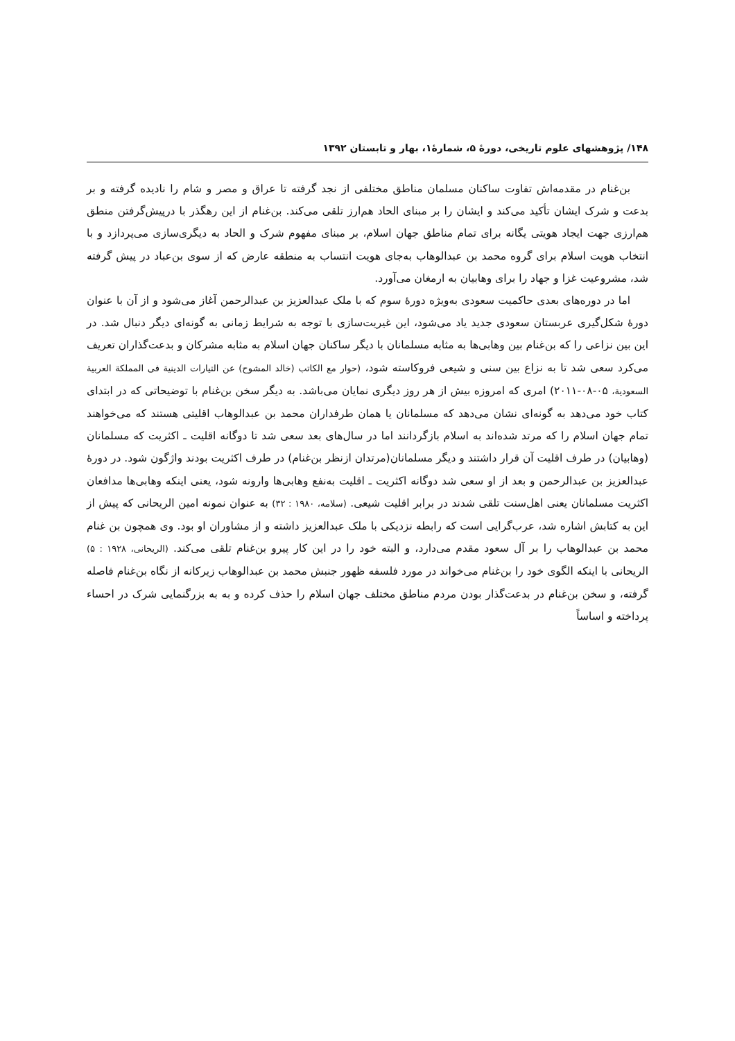۱۴۸/ پژوهشهای علوم تاریخی، دورۀ ۵، شمارۀ۱، بهار و تابستان ۱۳۹۲
بن‌غنام در مقدمه‌اش تفاوت ساکنان مسلمان مناطق مختلفی از نجد گرفته تا عراق و مصر و شام را نادیده گرفته و بر بدعت و شرک ایشان تأکید می‌کند و ایشان را بر مبنای الحاد هم‌ارز تلقی می‌کند. بن‌غنام از این رهگذر با درپیش‌گرفتن منطق هم‌ارزی جهت ایجاد هویتی یگانه برای تمام مناطق جهان اسلام، بر مبنای مفهوم شرک و الحاد به دیگری‌سازی می‌پردازد و با انتخاب هویت اسلام برای گروه محمد بن عبدالوهاب به‌جای هویت انتساب به منطقه عارض که از سوی بن‌عباد در پیش گرفته شد، مشروعیت غزا و جهاد را برای وهابیان به ارمغان می‌آورد.
اما در دوره‌های بعدی حاکمیت سعودی به‌ویژه دورۀ سوم که با ملک عبدالعزیز بن عبدالرحمن آغاز می‌شود و از آن با عنوان دورۀ شکل‌گیری عربستان سعودی جدید یاد می‌شود، این غیریت‌سازی با توجه به شرایط زمانی به گونه‌ای دیگر دنبال شد. در این بین نزاعی را که بن‌غنام بین وهابی‌ها به مثابه مسلمانان با دیگر ساکنان جهان اسلام به مثابه مشرکان و بدعت‌گذاران تعریف می‌کرد سعی شد تا به نزاع بین سنی و شیعی فروکاسته شود، (حوار مع الکاتب (خالد المشوح) عن التیارات الدینیة فی المملکة العربیة السعودیة، ۰۵-۰۸-۲۰۱۱) امری که امروزه بیش از هر روز دیگری نمایان می‌باشد. به دیگر سخن بن‌غنام با توضیحاتی که در ابتدای کتاب خود می‌دهد به گونه‌ای نشان می‌دهد که مسلمانان یا همان طرفداران محمد بن عبدالوهاب اقلیتی هستند که می‌خواهند تمام جهان اسلام را که مرتد شده‌اند به اسلام بازگردانند اما در سال‌های بعد سعی شد تا دوگانه اقلیت ـ اکثریت که مسلمانان (وهابیان) در طرف اقلیت آن قرار داشتند و دیگر مسلمانان(مرتدان ازنظر بن‌غنام) در طرف اکثریت بودند واژگون شود. در دورۀ عبدالعزیز بن عبدالرحمن و بعد از او سعی شد دوگانه اکثریت ـ اقلیت به‌نفع وهابی‌ها وارونه شود، یعنی اینکه وهابی‌ها مدافعان اکثریت مسلمانان یعنی اهل‌سنت تلقی شدند در برابر اقلیت شیعی. (سلامه، ۱۹۸۰ : ۳۲) به عنوان نمونه امین الریحانی که پیش از این به کتابش اشاره شد، عرب‌گرایی است که رابطه نزدیکی با ملک عبدالعزیز داشته و از مشاوران او بود. وی همچون بن غنام محمد بن عبدالوهاب را بر آل سعود مقدم می‌دارد، و البته خود را در این کار پیرو بن‌غنام تلقی می‌کند. (الریحانی، ۱۹۲۸ : ۵) الریحانی با اینکه الگوی خود را بن‌غنام می‌خواند در مورد فلسفه ظهور جنبش محمد بن عبدالوهاب زیرکانه از نگاه بن‌غنام فاصله گرفته، و سخن بن‌غنام در بدعت‌گذار بودن مردم مناطق مختلف جهان اسلام را حذف کرده و به به بزرگنمایی شرک در احساء پرداخته و اساساً